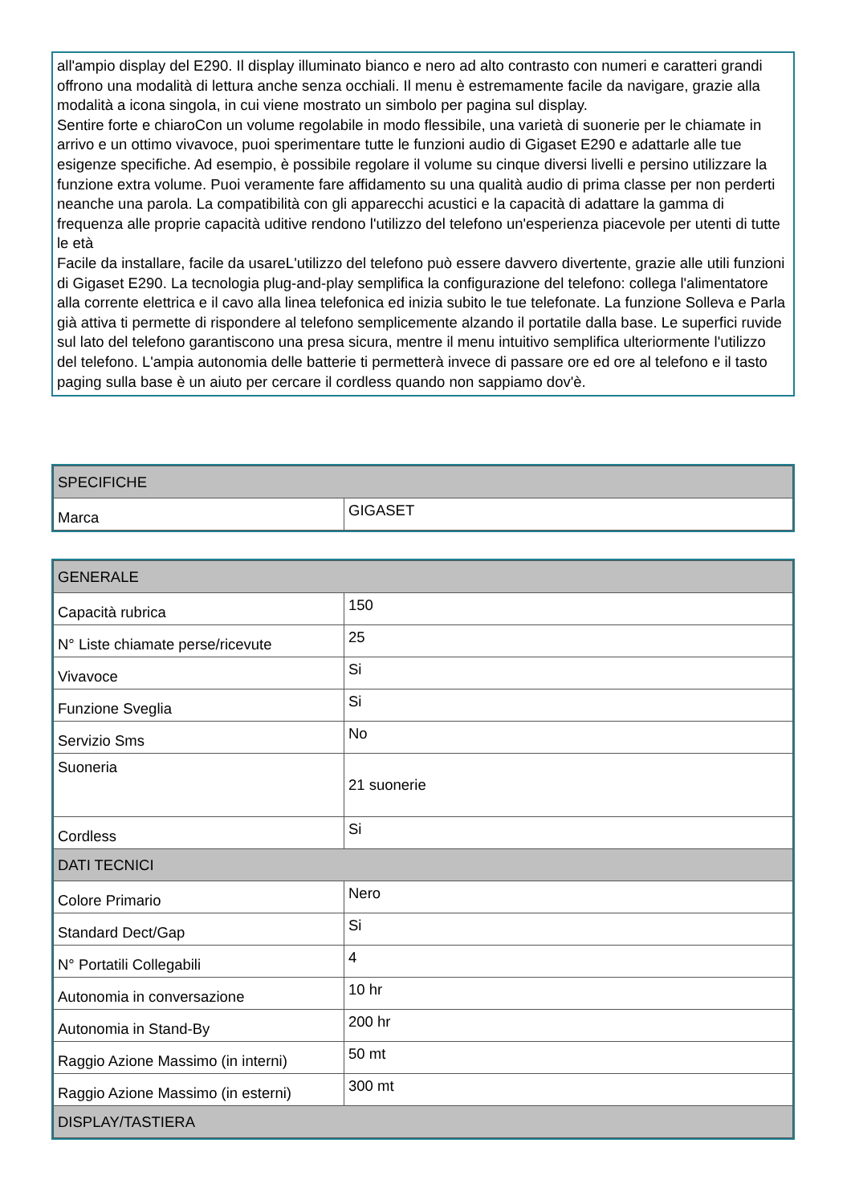all'ampio display del E290. Il display illuminato bianco e nero ad alto contrasto con numeri e caratteri grandi offrono una modalità di lettura anche senza occhiali. Il menu è estremamente facile da navigare, grazie alla modalità a icona singola, in cui viene mostrato un simbolo per pagina sul display.
Sentire forte e chiaroCon un volume regolabile in modo flessibile, una varietà di suonerie per le chiamate in arrivo e un ottimo vivavoce, puoi sperimentare tutte le funzioni audio di Gigaset E290 e adattarle alle tue esigenze specifiche. Ad esempio, è possibile regolare il volume su cinque diversi livelli e persino utilizzare la funzione extra volume. Puoi veramente fare affidamento su una qualità audio di prima classe per non perderti neanche una parola. La compatibilità con gli apparecchi acustici e la capacità di adattare la gamma di frequenza alle proprie capacità uditive rendono l'utilizzo del telefono un'esperienza piacevole per utenti di tutte le età
Facile da installare, facile da usareL'utilizzo del telefono può essere davvero divertente, grazie alle utili funzioni di Gigaset E290. La tecnologia plug-and-play semplifica la configurazione del telefono: collega l'alimentatore alla corrente elettrica e il cavo alla linea telefonica ed inizia subito le tue telefonate. La funzione Solleva e Parla già attiva ti permette di rispondere al telefono semplicemente alzando il portatile dalla base. Le superfici ruvide sul lato del telefono garantiscono una presa sicura, mentre il menu intuitivo semplifica ulteriormente l'utilizzo del telefono. L'ampia autonomia delle batterie ti permetterà invece di passare ore ed ore al telefono e il tasto paging sulla base è un aiuto per cercare il cordless quando non sappiamo dov'è.
| SPECIFICHE | |
| --- | --- |
| Marca | GIGASET |
| GENERALE | |
| --- | --- |
| Capacità rubrica | 150 |
| N° Liste chiamate perse/ricevute | 25 |
| Vivavoce | Si |
| Funzione Sveglia | Si |
| Servizio Sms | No |
| Suoneria | 21 suonerie |
| Cordless | Si |
| DATI TECNICI | |
| Colore Primario | Nero |
| Standard Dect/Gap | Si |
| N° Portatili Collegabili | 4 |
| Autonomia in conversazione | 10 hr |
| Autonomia in Stand-By | 200 hr |
| Raggio Azione Massimo (in interni) | 50 mt |
| Raggio Azione Massimo (in esterni) | 300 mt |
| DISPLAY/TASTIERA | |